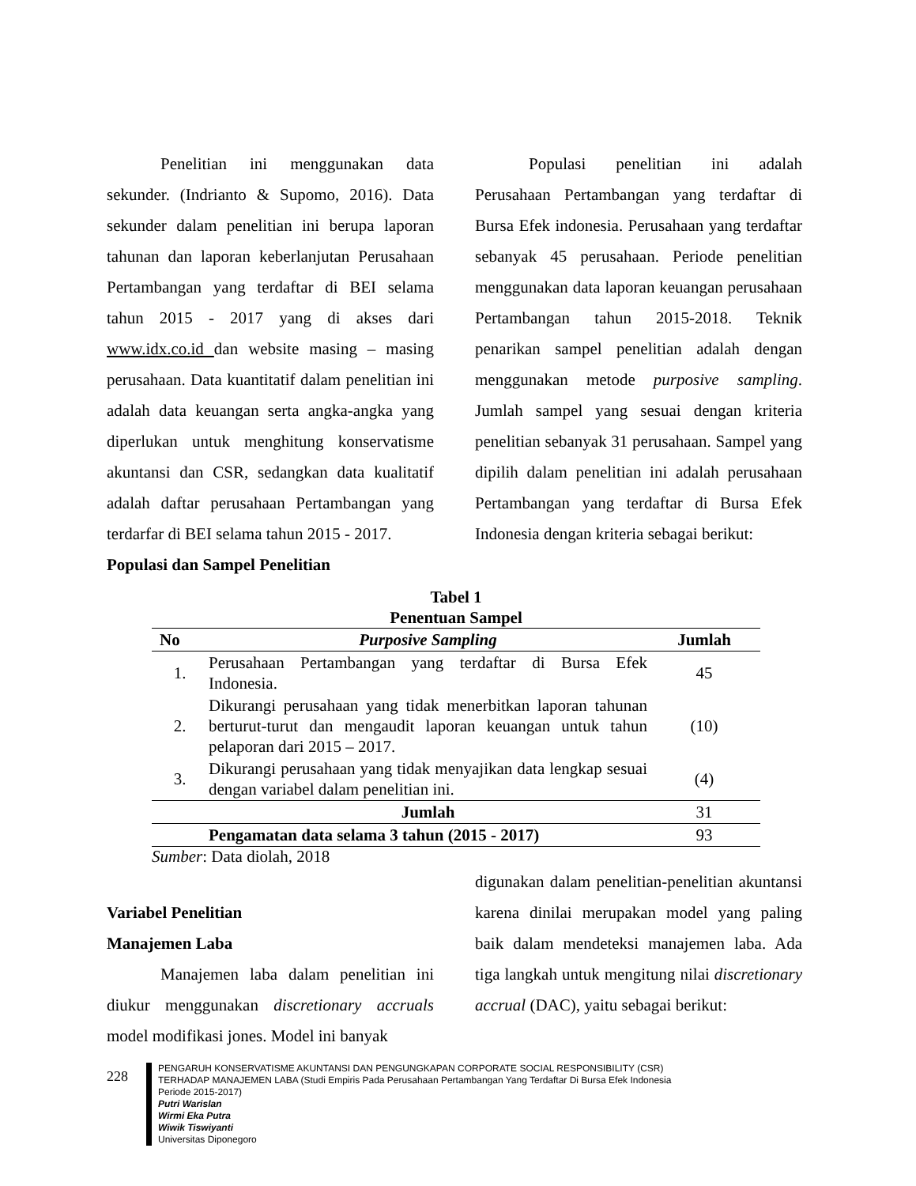Penelitian ini menggunakan data sekunder. (Indrianto & Supomo, 2016). Data sekunder dalam penelitian ini berupa laporan tahunan dan laporan keberlanjutan Perusahaan Pertambangan yang terdaftar di BEI selama tahun 2015 - 2017 yang di akses dari www.idx.co.id dan website masing – masing perusahaan. Data kuantitatif dalam penelitian ini adalah data keuangan serta angka-angka yang diperlukan untuk menghitung konservatisme akuntansi dan CSR, sedangkan data kualitatif adalah daftar perusahaan Pertambangan yang terdarfar di BEI selama tahun 2015 - 2017.
Populasi dan Sampel Penelitian
Populasi penelitian ini adalah Perusahaan Pertambangan yang terdaftar di Bursa Efek indonesia. Perusahaan yang terdaftar sebanyak 45 perusahaan. Periode penelitian menggunakan data laporan keuangan perusahaan Pertambangan tahun 2015-2018. Teknik penarikan sampel penelitian adalah dengan menggunakan metode purposive sampling. Jumlah sampel yang sesuai dengan kriteria penelitian sebanyak 31 perusahaan. Sampel yang dipilih dalam penelitian ini adalah perusahaan Pertambangan yang terdaftar di Bursa Efek Indonesia dengan kriteria sebagai berikut:
Tabel 1
Penentuan Sampel
| No | Purposive Sampling | Jumlah |
| --- | --- | --- |
| 1. | Perusahaan Pertambangan yang terdaftar di Bursa Efek Indonesia. | 45 |
| 2. | Dikurangi perusahaan yang tidak menerbitkan laporan tahunan berturut-turut dan mengaudit laporan keuangan untuk tahun pelaporan dari 2015 – 2017. | (10) |
| 3. | Dikurangi perusahaan yang tidak menyajikan data lengkap sesuai dengan variabel dalam penelitian ini. | (4) |
| | Jumlah | 31 |
| | Pengamatan data selama 3 tahun (2015 - 2017) | 93 |
Sumber: Data diolah, 2018
Variabel Penelitian
Manajemen Laba
Manajemen laba dalam penelitian ini diukur menggunakan discretionary accruals model modifikasi jones. Model ini banyak
digunakan dalam penelitian-penelitian akuntansi karena dinilai merupakan model yang paling baik dalam mendeteksi manajemen laba. Ada tiga langkah untuk mengitung nilai discretionary accrual (DAC), yaitu sebagai berikut:
228
PENGARUH KONSERVATISME AKUNTANSI DAN PENGUNGKAPAN CORPORATE SOCIAL RESPONSIBILITY (CSR)
TERHADAP MANAJEMEN LABA (Studi Empiris Pada Perusahaan Pertambangan Yang Terdaftar Di Bursa Efek Indonesia
Periode 2015-2017)
Putri Warislan
Wirmi Eka Putra
Wiwik Tiswiyanti
Universitas Diponegoro